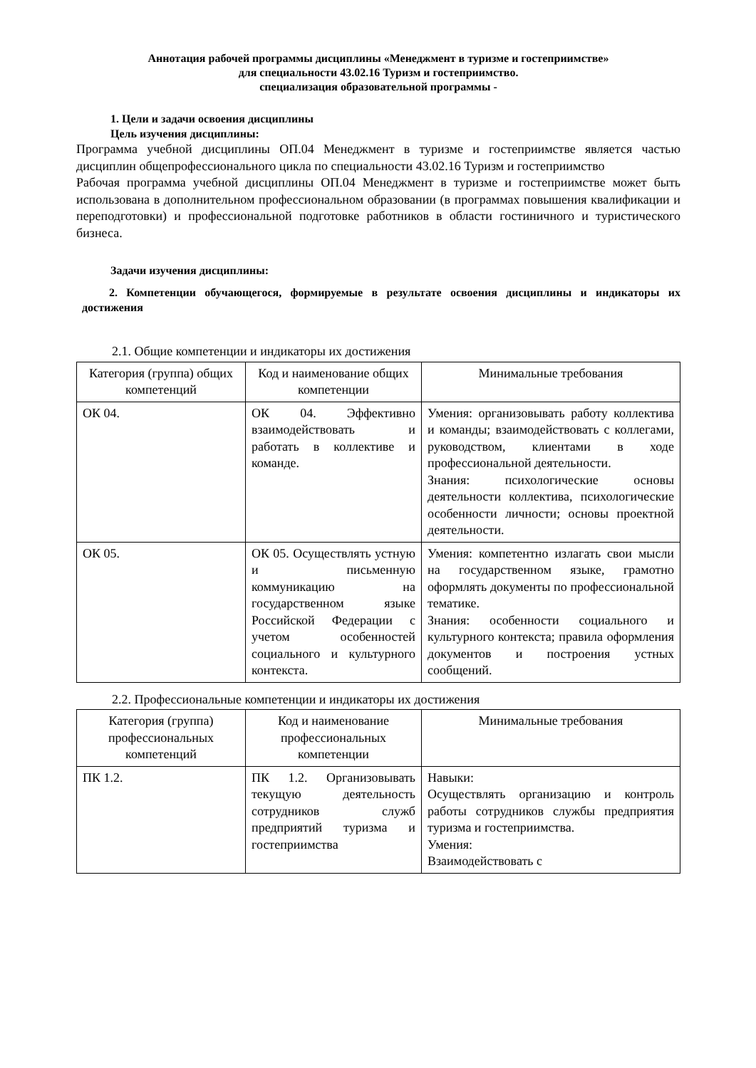Аннотация рабочей программы дисциплины «Менеджмент в туризме и гостеприимстве»
для специальности 43.02.16 Туризм и гостеприимство.
специализация образовательной программы -
1. Цели и задачи освоения дисциплины
Цель изучения дисциплины:
Программа учебной дисциплины ОП.04 Менеджмент в туризме и гостеприимстве является частью дисциплин общепрофессионального цикла по специальности 43.02.16 Туризм и гостеприимство
Рабочая программа учебной дисциплины ОП.04 Менеджмент в туризме и гостеприимстве может быть использована в дополнительном профессиональном образовании (в программах повышения квалификации и переподготовки) и профессиональной подготовке работников в области гостиничного и туристического бизнеса.
Задачи изучения дисциплины:
2. Компетенции обучающегося, формируемые в результате освоения дисциплины и индикаторы их достижения
2.1. Общие компетенции и индикаторы их достижения
| Категория (группа) общих компетенций | Код и наименование общих компетенции | Минимальные требования |
| --- | --- | --- |
| ОК 04. | ОК 04. Эффективно взаимодействовать и работать в коллективе и команде. | Умения: организовывать работу коллектива и команды; взаимодействовать с коллегами, руководством, клиентами в ходе профессиональной деятельности. Знания: психологические основы деятельности коллектива, психологические особенности личности; основы проектной деятельности. |
| ОК 05. | ОК 05. Осуществлять устную и письменную коммуникацию на государственном языке Российской Федерации с учетом особенностей социального и культурного контекста. | Умения: компетентно излагать свои мысли на государственном языке, грамотно оформлять документы по профессиональной тематике. Знания: особенности социального и культурного контекста; правила оформления документов и построения устных сообщений. |
2.2. Профессиональные компетенции и индикаторы их достижения
| Категория (группа) профессиональных компетенций | Код и наименование профессиональных компетенции | Минимальные требования |
| --- | --- | --- |
| ПК 1.2. | ПК 1.2. Организовывать текущую деятельность сотрудников служб предприятий туризма и гостеприимства | Навыки: Осуществлять организацию и контроль работы сотрудников службы предприятия туризма и гостеприимства. Умения: Взаимодействовать с |